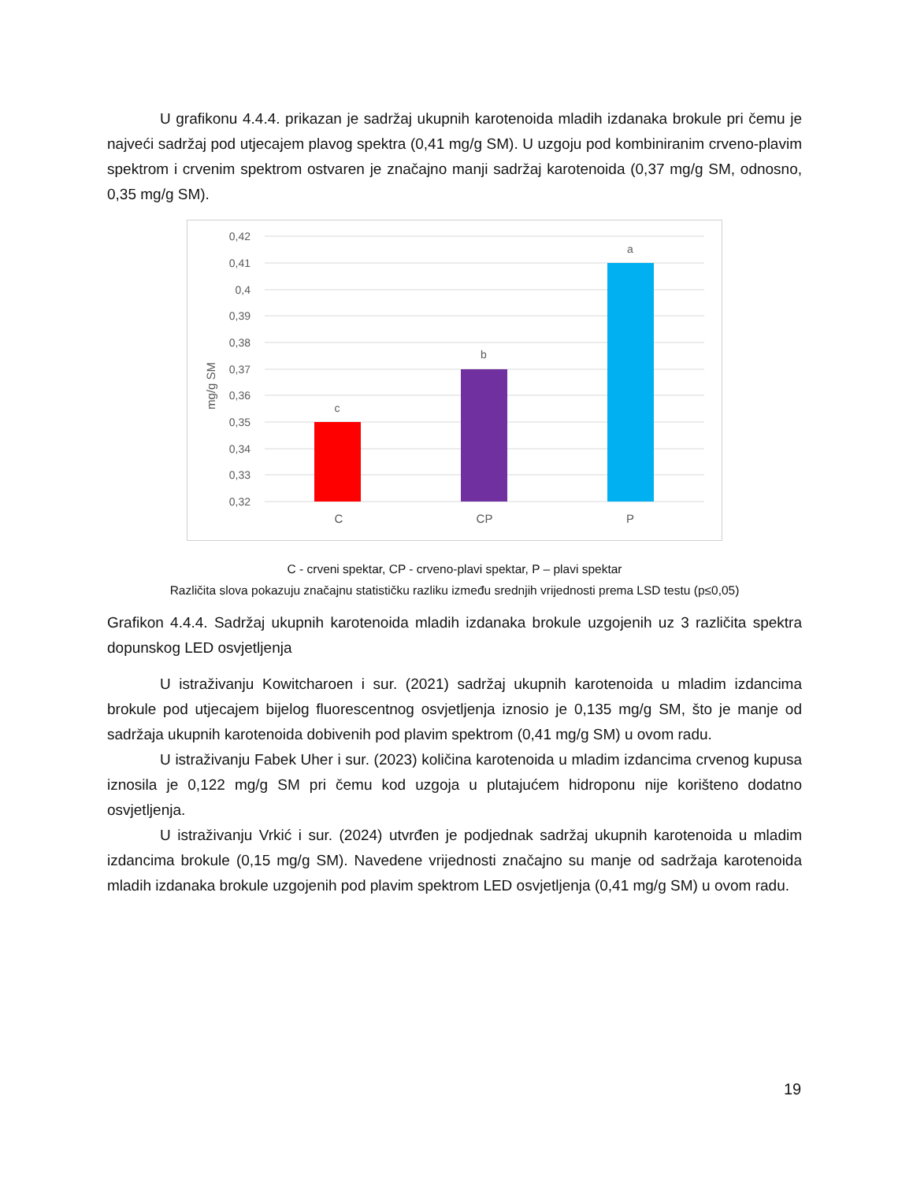U grafikonu 4.4.4. prikazan je sadržaj ukupnih karotenoida mladih izdanaka brokule pri čemu je najveći sadržaj pod utjecajem plavog spektra (0,41 mg/g SM). U uzgoju pod kombiniranim crveno-plavim spektrom i crvenim spektrom ostvaren je značajno manji sadržaj karotenoida (0,37 mg/g SM, odnosno, 0,35 mg/g SM).
0,42
0,41
0,4
0,39
0,38
0,37
0,36
0,35
0,34
0,33
0,32
mg/g SM
c
b
a
C
CP
P
C - crveni spektar, CP - crveno-plavi spektar, P – plavi spektar
Različita slova pokazuju značajnu statističku razliku između srednjih vrijednosti prema LSD testu (p≤0,05)
Grafikon 4.4.4. Sadržaj ukupnih karotenoida mladih izdanaka brokule uzgojenih uz 3 različita spektra dopunskog LED osvjetljenja
U istraživanju Kowitcharoen i sur. (2021) sadržaj ukupnih karotenoida u mladim izdancima brokule pod utjecajem bijelog fluorescentnog osvjetljenja iznosio je 0,135 mg/g SM, što je manje od sadržaja ukupnih karotenoida dobivenih pod plavim spektrom (0,41 mg/g SM) u ovom radu.
U istraživanju Fabek Uher i sur. (2023) količina karotenoida u mladim izdancima crvenog kupusa iznosila je 0,122 mg/g SM pri čemu kod uzgoja u plutajućem hidroponu nije korišteno dodatno osvjetljenja.
U istraživanju Vrkić i sur. (2024) utvrđen je podjednak sadržaj ukupnih karotenoida u mladim izdancima brokule (0,15 mg/g SM). Navedene vrijednosti značajno su manje od sadržaja karotenoida mladih izdanaka brokule uzgojenih pod plavim spektrom LED osvjetljenja (0,41 mg/g SM) u ovom radu.
19